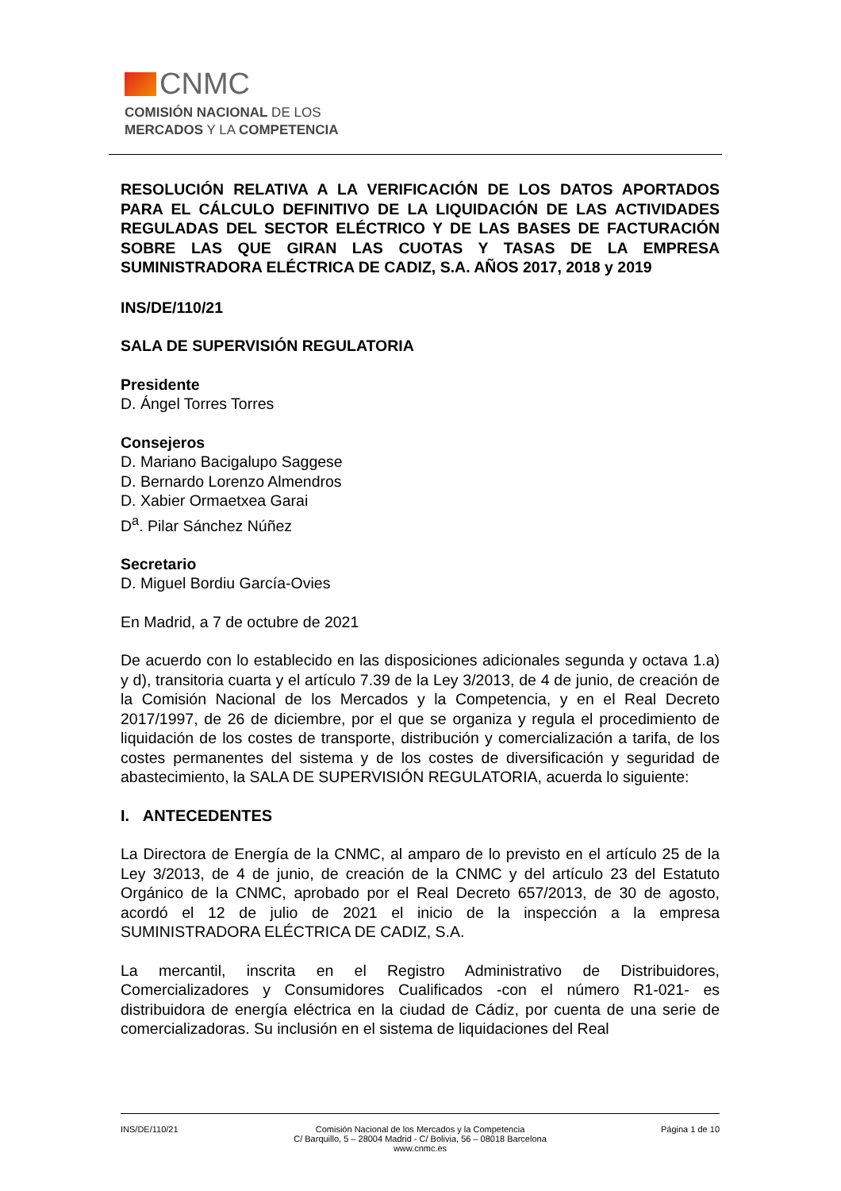CNMC
COMISIÓN NACIONAL DE LOS
MERCADOS Y LA COMPETENCIA
RESOLUCIÓN RELATIVA A LA VERIFICACIÓN DE LOS DATOS APORTADOS PARA EL CÁLCULO DEFINITIVO DE LA LIQUIDACIÓN DE LAS ACTIVIDADES REGULADAS DEL SECTOR ELÉCTRICO Y DE LAS BASES DE FACTURACIÓN SOBRE LAS QUE GIRAN LAS CUOTAS Y TASAS DE LA EMPRESA SUMINISTRADORA ELÉCTRICA DE CADIZ, S.A. AÑOS 2017, 2018 y 2019
INS/DE/110/21
SALA DE SUPERVISIÓN REGULATORIA
Presidente
D. Ángel Torres Torres
Consejeros
D. Mariano Bacigalupo Saggese
D. Bernardo Lorenzo Almendros
D. Xabier Ormaetxea Garai
D<sup>a</sup>. Pilar Sánchez Núñez
Secretario
D. Miguel Bordiu García-Ovies
En Madrid, a 7 de octubre de 2021
De acuerdo con lo establecido en las disposiciones adicionales segunda y octava 1.a) y d), transitoria cuarta y el artículo 7.39 de la Ley 3/2013, de 4 de junio, de creación de la Comisión Nacional de los Mercados y la Competencia, y en el Real Decreto 2017/1997, de 26 de diciembre, por el que se organiza y regula el procedimiento de liquidación de los costes de transporte, distribución y comercialización a tarifa, de los costes permanentes del sistema y de los costes de diversificación y seguridad de abastecimiento, la SALA DE SUPERVISIÓN REGULATORIA, acuerda lo siguiente:
I. ANTECEDENTES
La Directora de Energía de la CNMC, al amparo de lo previsto en el artículo 25 de la Ley 3/2013, de 4 de junio, de creación de la CNMC y del artículo 23 del Estatuto Orgánico de la CNMC, aprobado por el Real Decreto 657/2013, de 30 de agosto, acordó el 12 de julio de 2021 el inicio de la inspección a la empresa SUMINISTRADORA ELÉCTRICA DE CADIZ, S.A.
La mercantil, inscrita en el Registro Administrativo de Distribuidores, Comercializadores y Consumidores Cualificados -con el número R1-021- es distribuidora de energía eléctrica en la ciudad de Cádiz, por cuenta de una serie de comercializadoras. Su inclusión en el sistema de liquidaciones del Real
INS/DE/110/21 Comisión Nacional de los Mercados y la Competencia
C/ Barquillo, 5 – 28004 Madrid - C/ Bolivia, 56 – 08018 Barcelona
www.cnmc.es
Página 1 de 10